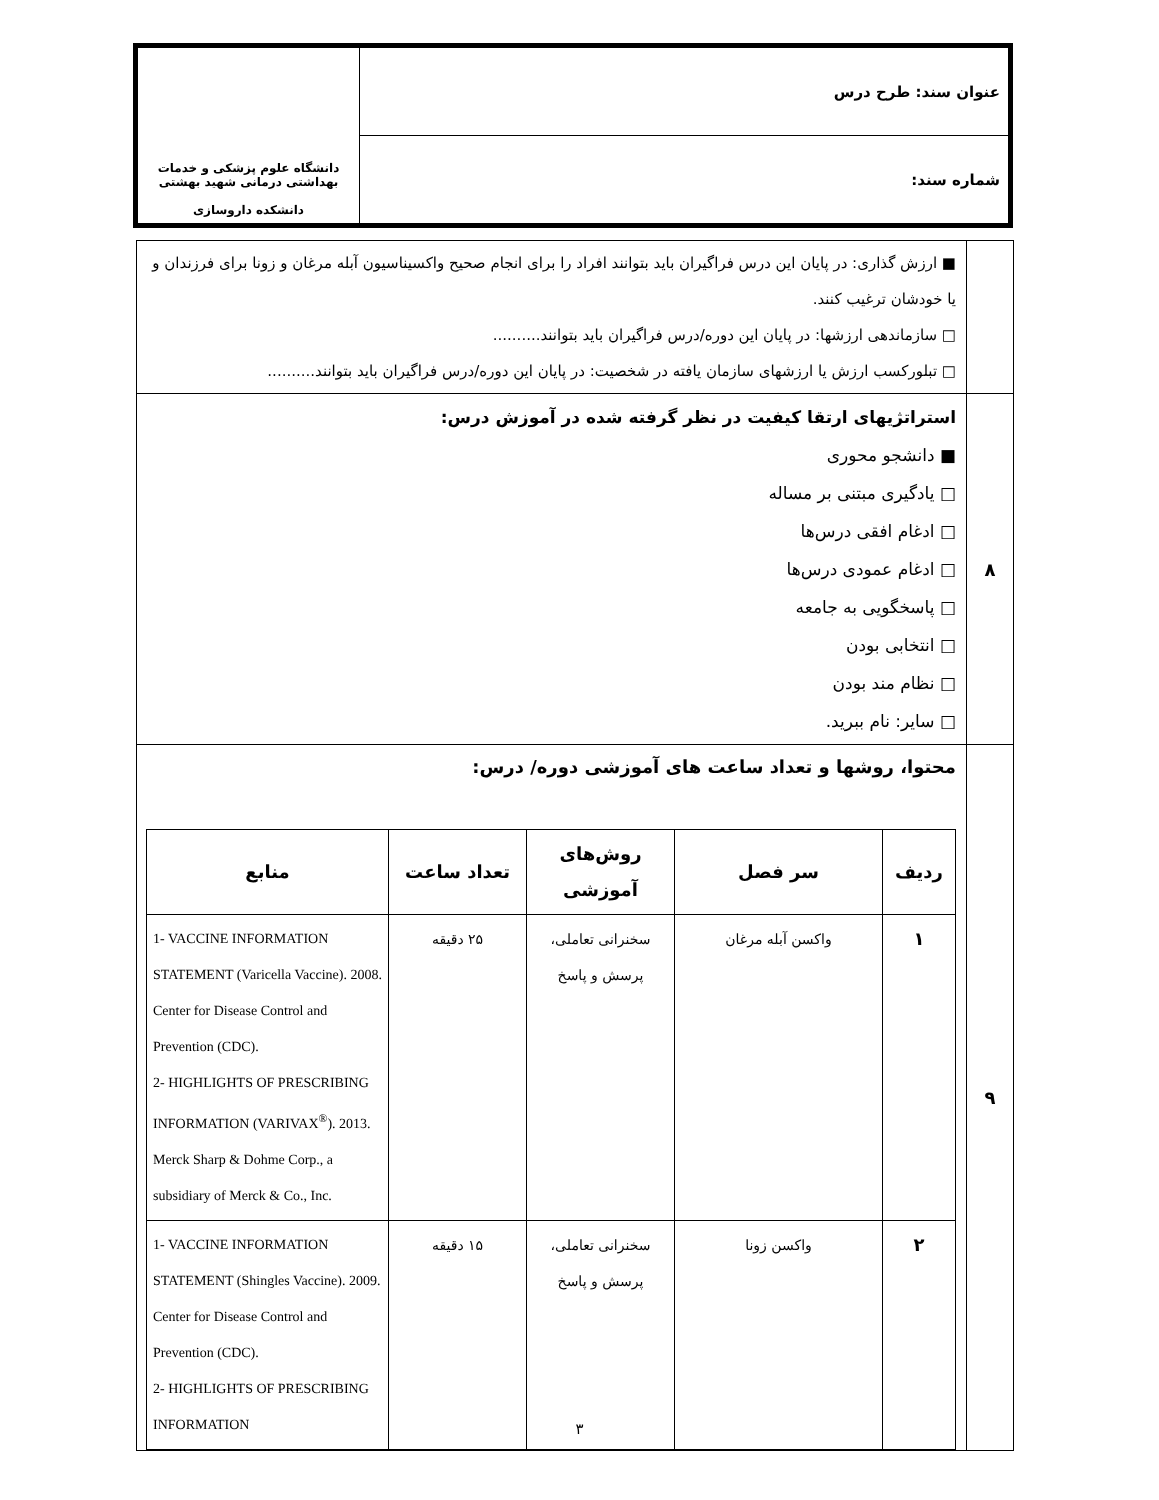| عنوان سند: طرح درس | دانشگاه علوم پزشکی و خدمات بهداشتی درمانی شهید بهشتی دانشکده داروسازی |
| شماره سند: | |
| | ■ ارزش گذاری: در پایان این درس فراگیران باید بتوانند افراد را برای انجام صحیح واکسیناسیون آبله مرغان و زونا برای فرزندان و یا خودشان ترغیب کنند. □ سازماندهی ارزشها: در پایان این دوره/درس فراگیران باید بتوانند.......... □ تبلورکسب ارزش یا ارزشهای سازمان یافته در شخصیت: در پایان این دوره/درس فراگیران باید بتوانند.......... |
| ۸ | استراتژیهای ارتقا کیفیت در نظر گرفته شده در آموزش درس: ■ دانشجو محوری □ یادگیری مبتنی بر مساله □ ادغام افقی درس‌ها □ ادغام عمودی درس‌ها □ پاسخگویی به جامعه □ انتخابی بودن □ نظام مند بودن □ سایر: نام ببرید. |
| ۹ | محتوا، روشها و تعداد ساعت های آموزشی دوره/ درس: / ردیف / سر فصل / روش‌های آموزشی / تعداد ساعت / منابع / / --- / --- / --- / --- / --- / / ۱ / واکسن آبله مرغان / سخنرانی تعاملی، پرسش و پاسخ / ۲۵ دقیقه / 1- VACCINE INFORMATION STATEMENT (Varicella Vaccine). 2008. Center for Disease Control and Prevention (CDC). 2- HIGHLIGHTS OF PRESCRIBING INFORMATION (VARIVAX<sup>®</sup>). 2013. Merck Sharp & Dohme Corp., a subsidiary of Merck & Co., Inc. / / ۲ / واکسن زونا / سخنرانی تعاملی، پرسش و پاسخ / ۱۵ دقیقه / 1- VACCINE INFORMATION STATEMENT (Shingles Vaccine). 2009. Center for Disease Control and Prevention (CDC). 2- HIGHLIGHTS OF PRESCRIBING INFORMATION / |
۳